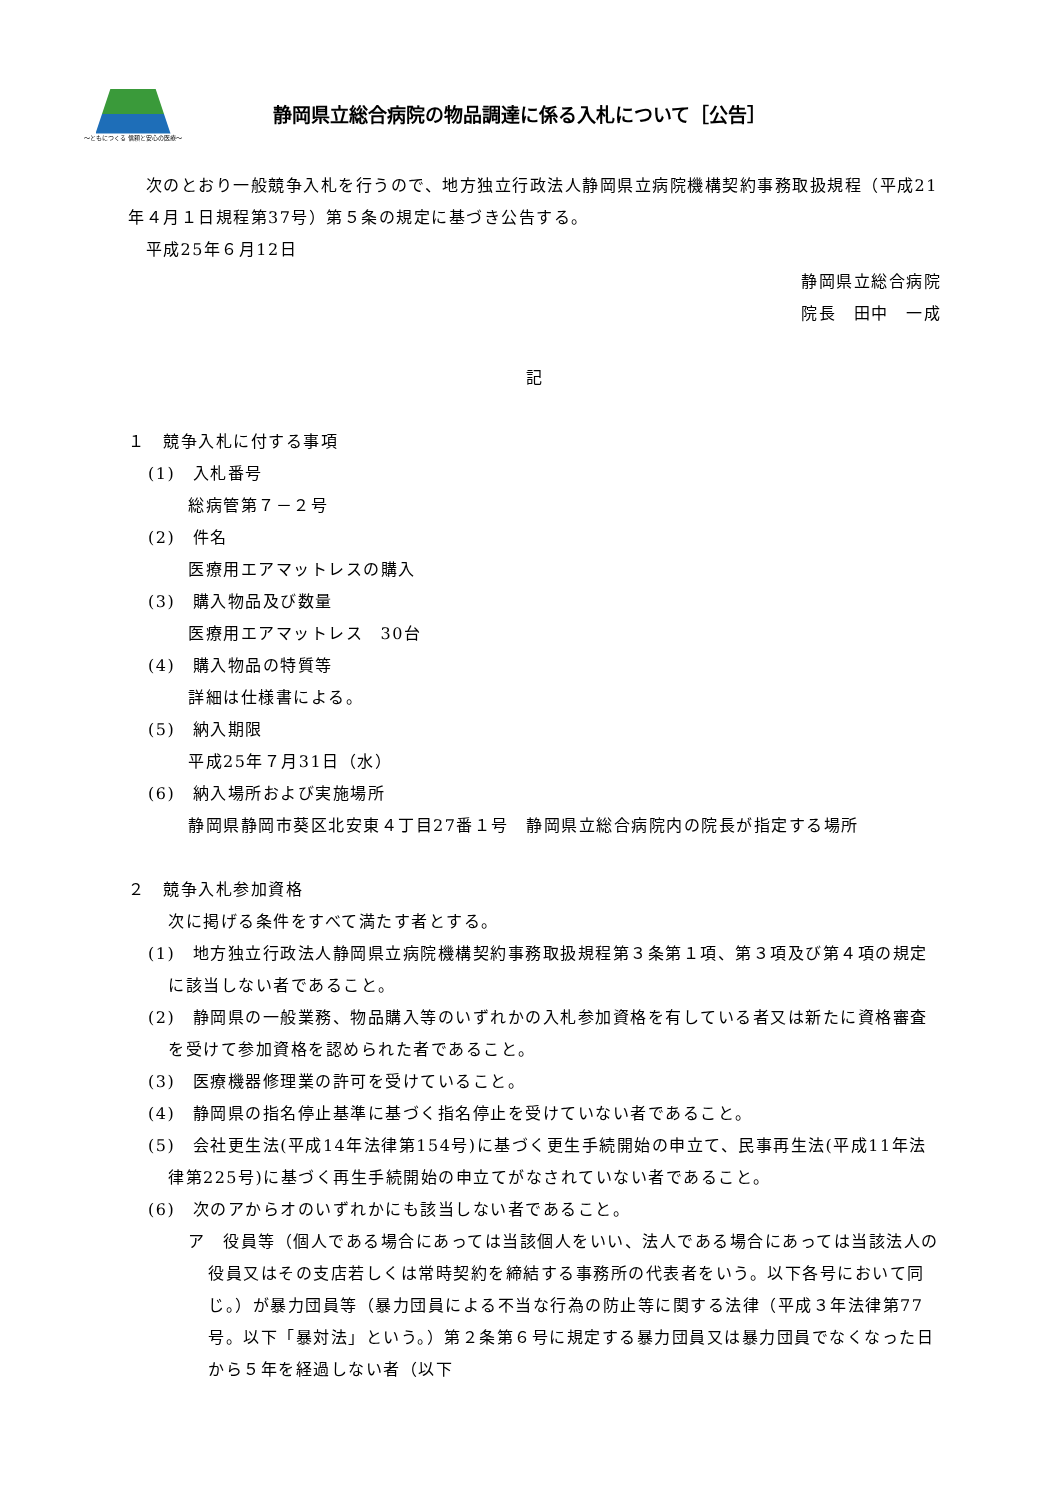～ともにつくる 信頼と安心の医療～
静岡県立総合病院の物品調達に係る入札について［公告］
　次のとおり一般競争入札を行うので、地方独立行政法人静岡県立病院機構契約事務取扱規程（平成21年４月１日規程第37号）第５条の規定に基づき公告する。
　平成25年６月12日
静岡県立総合病院
院長　田中　一成
記
１　競争入札に付する事項
(1)　入札番号
総病管第７－２号
(2)　件名
医療用エアマットレスの購入
(3)　購入物品及び数量
医療用エアマットレス　30台
(4)　購入物品の特質等
詳細は仕様書による。
(5)　納入期限
平成25年７月31日（水）
(6)　納入場所および実施場所
静岡県静岡市葵区北安東４丁目27番１号　静岡県立総合病院内の院長が指定する場所
２　競争入札参加資格
次に掲げる条件をすべて満たす者とする。
(1)　地方独立行政法人静岡県立病院機構契約事務取扱規程第３条第１項、第３項及び第４項の規定に該当しない者であること。
(2)　静岡県の一般業務、物品購入等のいずれかの入札参加資格を有している者又は新たに資格審査を受けて参加資格を認められた者であること。
(3)　医療機器修理業の許可を受けていること。
(4)　静岡県の指名停止基準に基づく指名停止を受けていない者であること。
(5)　会社更生法(平成14年法律第154号)に基づく更生手続開始の申立て、民事再生法(平成11年法律第225号)に基づく再生手続開始の申立てがなされていない者であること。
(6)　次のアからオのいずれかにも該当しない者であること。
ア　役員等（個人である場合にあっては当該個人をいい、法人である場合にあっては当該法人の役員又はその支店若しくは常時契約を締結する事務所の代表者をいう。以下各号において同じ。）が暴力団員等（暴力団員による不当な行為の防止等に関する法律（平成３年法律第77号。以下「暴対法」という。）第２条第６号に規定する暴力団員又は暴力団員でなくなった日から５年を経過しない者（以下